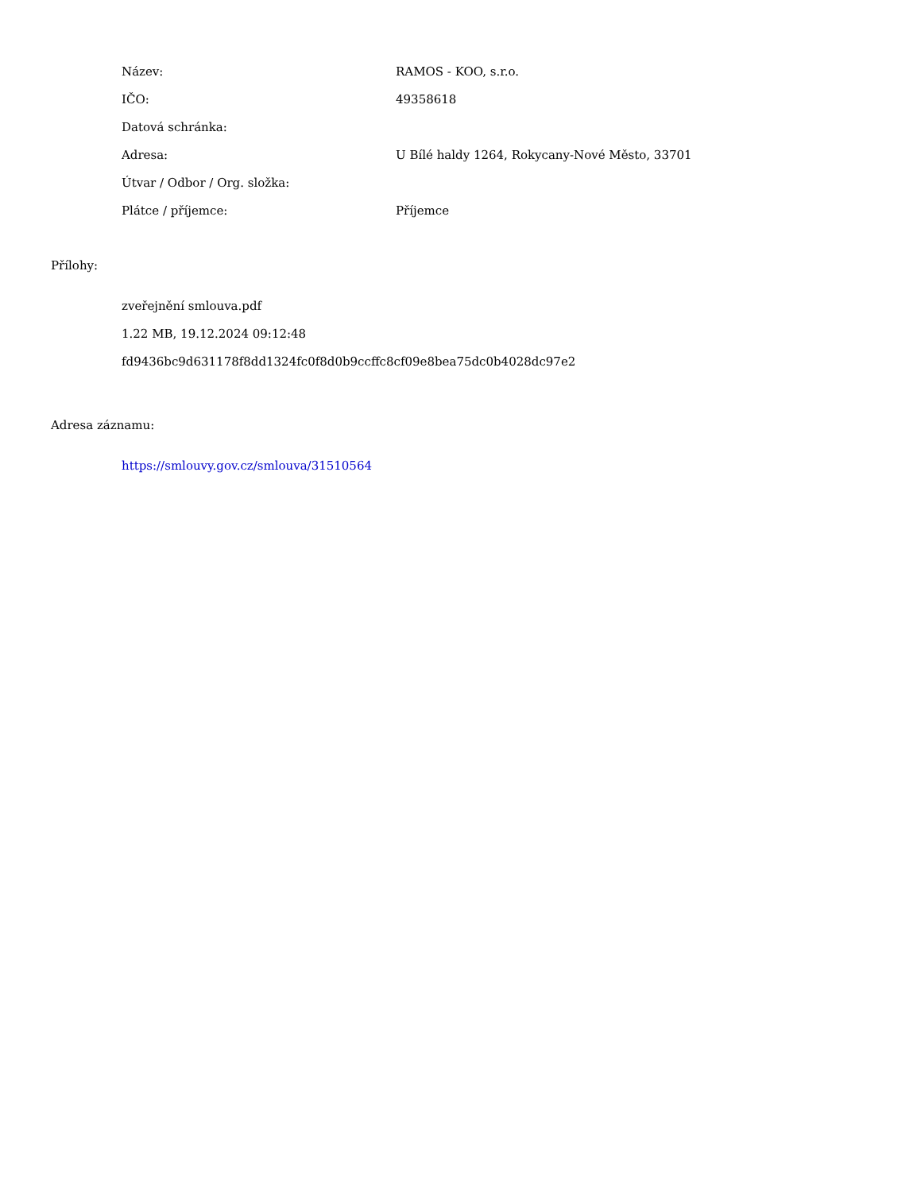| Název: | RAMOS - KOO, s.r.o. |
| IČO: | 49358618 |
| Datová schránka: | |
| Adresa: | U Bílé haldy 1264, Rokycany-Nové Město, 33701 |
| Útvar / Odbor / Org. složka: | |
| Plátce / příjemce: | Příjemce |
Přílohy:
zveřejnění smlouva.pdf
1.22 MB, 19.12.2024 09:12:48
fd9436bc9d631178f8dd1324fc0f8d0b9ccffc8cf09e8bea75dc0b4028dc97e2
Adresa záznamu:
https://smlouvy.gov.cz/smlouva/31510564